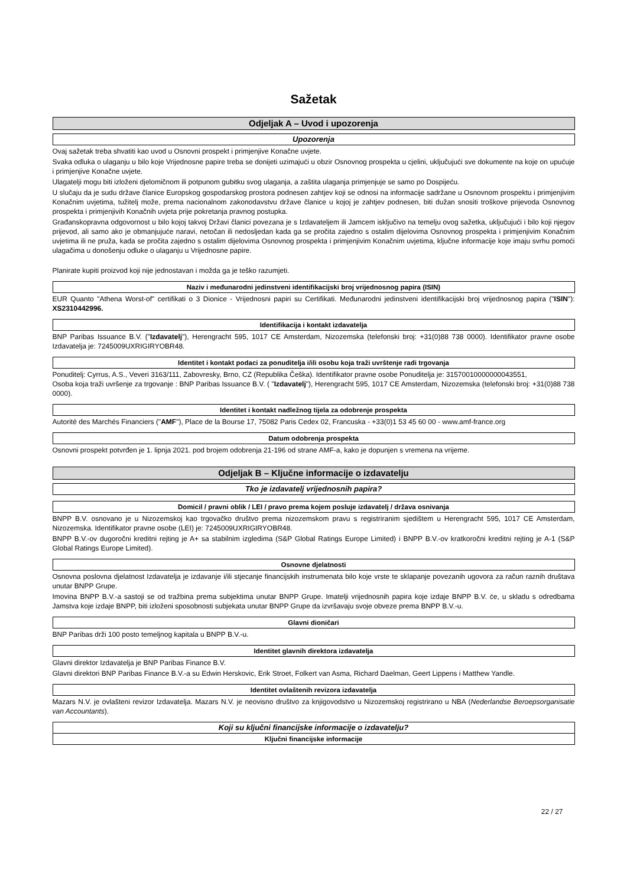Sažetak
Odjeljak A – Uvod i upozorenja
Upozorenja
Ovaj sažetak treba shvatiti kao uvod u Osnovni prospekt i primjenjive Konačne uvjete.
Svaka odluka o ulaganju u bilo koje Vrijednosne papire treba se donijeti uzimajući u obzir Osnovnog prospekta u cjelini, uključujući sve dokumente na koje on upućuje i primjenjive Konačne uvjete.
Ulagatelji mogu biti izloženi djelomičnom ili potpunom gubitku svog ulaganja, a zaštita ulaganja primjenjuje se samo po Dospijeću.
U slučaju da je sudu države članice Europskog gospodarskog prostora podnesen zahtjev koji se odnosi na informacije sadržane u Osnovnom prospektu i primjenjivim Konačnim uvjetima, tužitelj može, prema nacionalnom zakonodavstvu države članice u kojoj je zahtjev podnesen, biti dužan snositi troškove prijevoda Osnovnog prospekta i primjenjivih Konačnih uvjeta prije pokretanja pravnog postupka.
Građanskopravna odgovornost u bilo kojoj takvoj Državi članici povezana je s Izdavateljem ili Jamcem isključivo na temelju ovog sažetka, uključujući i bilo koji njegov prijevod, ali samo ako je obmanjujuće naravi, netočan ili nedosljedan kada ga se pročita zajedno s ostalim dijelovima Osnovnog prospekta i primjenjivim Konačnim uvjetima ili ne pruža, kada se pročita zajedno s ostalim dijelovima Osnovnog prospekta i primjenjivim Konačnim uvjetima, ključne informacije koje imaju svrhu pomoći ulagačima u donošenju odluke o ulaganju u Vrijednosne papire.
Planirate kupiti proizvod koji nije jednostavan i možda ga je teško razumjeti.
Naziv i međunarodni jedinstveni identifikacijski broj vrijednosnog papira (ISIN)
EUR Quanto "Athena Worst-of" certifikati o 3 Dionice - Vrijednosni papiri su Certifikati. Međunarodni jedinstveni identifikacijski broj vrijednosnog papira ("ISIN"): XS2310442996.
Identifikacija i kontakt izdavatelja
BNP Paribas Issuance B.V. ("Izdavatelj"), Herengracht 595, 1017 CE Amsterdam, Nizozemska (telefonski broj: +31(0)88 738 0000). Identifikator pravne osobe Izdavatelja je: 7245009UXRIGIRYOBR48.
Identitet i kontakt podaci za ponuditelja i/ili osobu koja traži uvrštenje radi trgovanja
Ponuditelj: Cyrrus, A.S., Veveri 3163/111, Zabovresky, Brno, CZ (Republika Češka). Identifikator pravne osobe Ponuditelja je: 31570010000000043551,
Osoba koja traži uvršenje za trgovanje : BNP Paribas Issuance B.V. ( "Izdavatelj"), Herengracht 595, 1017 CE Amsterdam, Nizozemska (telefonski broj: +31(0)88 738 0000).
Identitet i kontakt nadležnog tijela za odobrenje prospekta
Autorité des Marchés Financiers ("AMF"), Place de la Bourse 17, 75082 Paris Cedex 02, Francuska - +33(0)1 53 45 60 00 - www.amf-france.org
Datum odobrenja prospekta
Osnovni prospekt potvrđen je 1. lipnja 2021. pod brojem odobrenja 21-196 od strane AMF-a, kako je dopunjen s vremena na vrijeme.
Odjeljak B – Ključne informacije o izdavatelju
Tko je izdavatelj vrijednosnih papira?
Domicil / pravni oblik / LEI / pravo prema kojem posluje izdavatelj / država osnivanja
BNPP B.V. osnovano je u Nizozemskoj kao trgovačko društvo prema nizozemskom pravu s registriranim sjedištem u Herengracht 595, 1017 CE Amsterdam, Nizozemska. Identifikator pravne osobe (LEI) je: 7245009UXRIGIRYOBR48.
BNPP B.V.-ov dugoročni kreditni rejting je A+ sa stabilnim izgledima (S&P Global Ratings Europe Limited) i BNPP B.V.-ov kratkoročni kreditni rejting je A-1 (S&P Global Ratings Europe Limited).
Osnovne djelatnosti
Osnovna poslovna djelatnost Izdavatelja je izdavanje i/ili stjecanje financijskih instrumenata bilo koje vrste te sklapanje povezanih ugovora za račun raznih društava unutar BNPP Grupe.
Imovina BNPP B.V.-a sastoji se od tražbina prema subjektima unutar BNPP Grupe. Imatelji vrijednosnih papira koje izdaje BNPP B.V. će, u skladu s odredbama Jamstva koje izdaje BNPP, biti izloženi sposobnosti subjekata unutar BNPP Grupe da izvršavaju svoje obveze prema BNPP B.V.-u.
Glavni dioničari
BNP Paribas drži 100 posto temeljnog kapitala u BNPP B.V.-u.
Identitet glavnih direktora izdavatelja
Glavni direktor Izdavatelja je BNP Paribas Finance B.V.
Glavni direktori BNP Paribas Finance B.V.-a su Edwin Herskovic, Erik Stroet, Folkert van Asma, Richard Daelman, Geert Lippens i Matthew Yandle.
Identitet ovlaštenih revizora izdavatelja
Mazars N.V. je ovlašteni revizor Izdavatelja. Mazars N.V. je neovisno društvo za knjigovodstvo u Nizozemskoj registrirano u NBA (Nederlandse Beroepsorganisatie van Accountants).
Koji su ključni financijske informacije o izdavatelju?
Ključni financijske informacije
22 / 27